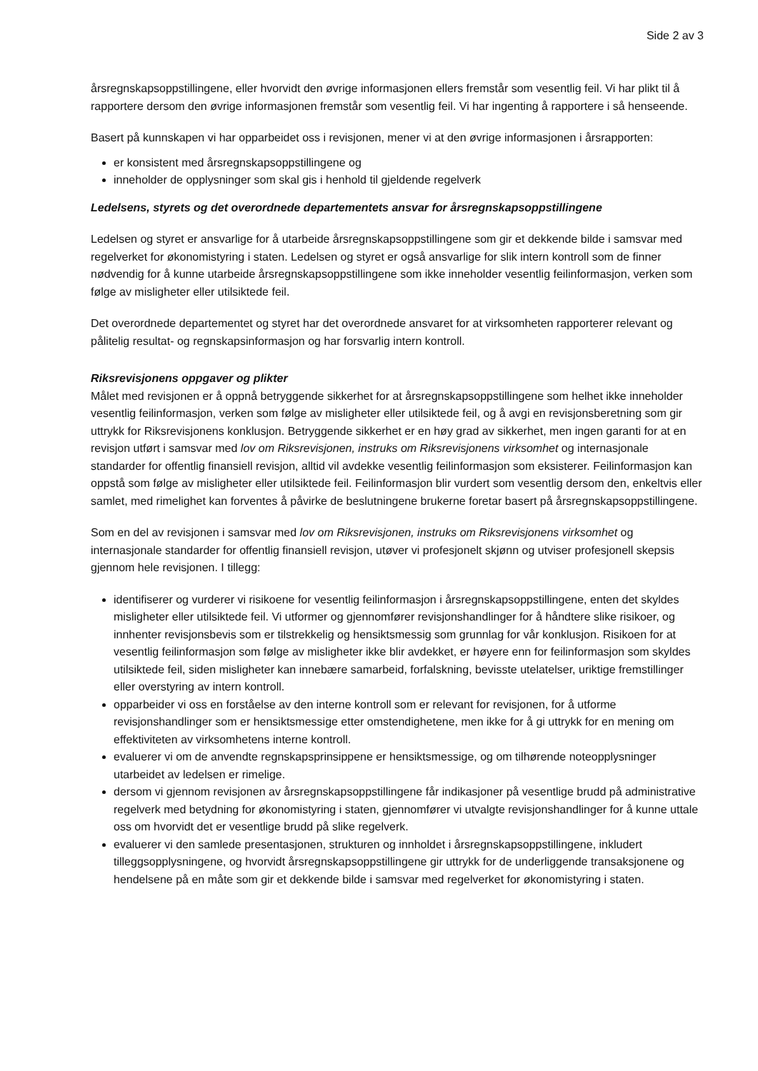Side 2 av 3
årsregnskapsoppstillingene, eller hvorvidt den øvrige informasjonen ellers fremstår som vesentlig feil. Vi har plikt til å rapportere dersom den øvrige informasjonen fremstår som vesentlig feil. Vi har ingenting å rapportere i så henseende.
Basert på kunnskapen vi har opparbeidet oss i revisjonen, mener vi at den øvrige informasjonen i årsrapporten:
er konsistent med årsregnskapsoppstillingene og
inneholder de opplysninger som skal gis i henhold til gjeldende regelverk
Ledelsens, styrets og det overordnede departementets ansvar for årsregnskapsoppstillingene
Ledelsen og styret er ansvarlige for å utarbeide årsregnskapsoppstillingene som gir et dekkende bilde i samsvar med regelverket for økonomistyring i staten. Ledelsen og styret er også ansvarlige for slik intern kontroll som de finner nødvendig for å kunne utarbeide årsregnskapsoppstillingene som ikke inneholder vesentlig feilinformasjon, verken som følge av misligheter eller utilsiktede feil.
Det overordnede departementet og styret har det overordnede ansvaret for at virksomheten rapporterer relevant og pålitelig resultat- og regnskapsinformasjon og har forsvarlig intern kontroll.
Riksrevisjonens oppgaver og plikter
Målet med revisjonen er å oppnå betryggende sikkerhet for at årsregnskapsoppstillingene som helhet ikke inneholder vesentlig feilinformasjon, verken som følge av misligheter eller utilsiktede feil, og å avgi en revisjonsberetning som gir uttrykk for Riksrevisjonens konklusjon. Betryggende sikkerhet er en høy grad av sikkerhet, men ingen garanti for at en revisjon utført i samsvar med lov om Riksrevisjonen, instruks om Riksrevisjonens virksomhet og internasjonale standarder for offentlig finansiell revisjon, alltid vil avdekke vesentlig feilinformasjon som eksisterer. Feilinformasjon kan oppstå som følge av misligheter eller utilsiktede feil. Feilinformasjon blir vurdert som vesentlig dersom den, enkeltvis eller samlet, med rimelighet kan forventes å påvirke de beslutningene brukerne foretar basert på årsregnskapsoppstillingene.
Som en del av revisjonen i samsvar med lov om Riksrevisjonen, instruks om Riksrevisjonens virksomhet og internasjonale standarder for offentlig finansiell revisjon, utøver vi profesjonelt skjønn og utviser profesjonell skepsis gjennom hele revisjonen. I tillegg:
identifiserer og vurderer vi risikoene for vesentlig feilinformasjon i årsregnskapsoppstillingene, enten det skyldes misligheter eller utilsiktede feil. Vi utformer og gjennomfører revisjonshandlinger for å håndtere slike risikoer, og innhenter revisjonsbevis som er tilstrekkelig og hensiktsmessig som grunnlag for vår konklusjon. Risikoen for at vesentlig feilinformasjon som følge av misligheter ikke blir avdekket, er høyere enn for feilinformasjon som skyldes utilsiktede feil, siden misligheter kan innebære samarbeid, forfalskning, bevisste utelatelser, uriktige fremstillinger eller overstyring av intern kontroll.
opparbeider vi oss en forståelse av den interne kontroll som er relevant for revisjonen, for å utforme revisjonshandlinger som er hensiktsmessige etter omstendighetene, men ikke for å gi uttrykk for en mening om effektiviteten av virksomhetens interne kontroll.
evaluerer vi om de anvendte regnskapsprinsippene er hensiktsmessige, og om tilhørende noteopplysninger utarbeidet av ledelsen er rimelige.
dersom vi gjennom revisjonen av årsregnskapsoppstillingene får indikasjoner på vesentlige brudd på administrative regelverk med betydning for økonomistyring i staten, gjennomfører vi utvalgte revisjonshandlinger for å kunne uttale oss om hvorvidt det er vesentlige brudd på slike regelverk.
evaluerer vi den samlede presentasjonen, strukturen og innholdet i årsregnskapsoppstillingene, inkludert tilleggsopplysningene, og hvorvidt årsregnskapsoppstillingene gir uttrykk for de underliggende transaksjonene og hendelsene på en måte som gir et dekkende bilde i samsvar med regelverket for økonomistyring i staten.